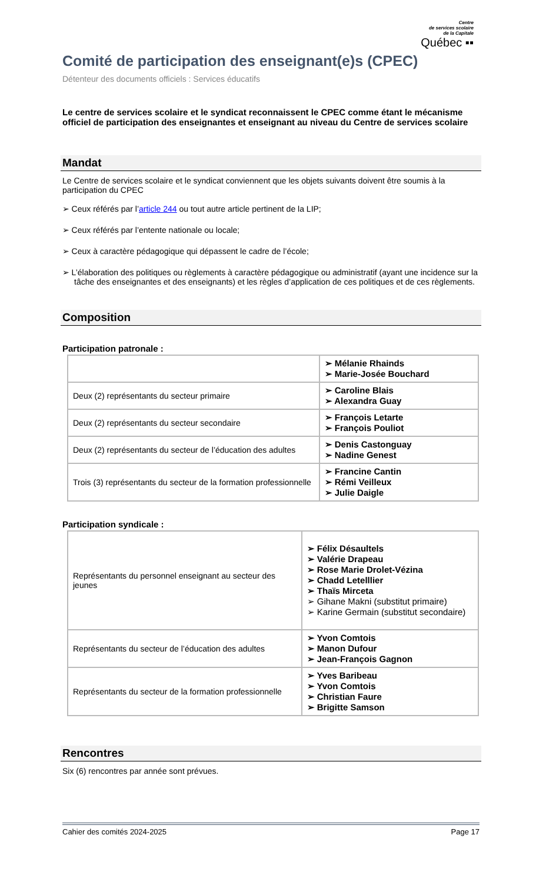Centre
de services scolaire
de la Capitale
Québec ▪▪
Comité de participation des enseignant(e)s (CPEC)
Détenteur des documents officiels : Services éducatifs
Le centre de services scolaire et le syndicat reconnaissent le CPEC comme étant le mécanisme officiel de participation des enseignantes et enseignant au niveau du Centre de services scolaire
Mandat
Le Centre de services scolaire et le syndicat conviennent que les objets suivants doivent être soumis à la participation du CPEC
➢ Ceux référés par l’article 244 ou tout autre article pertinent de la LIP;
➢ Ceux référés par l’entente nationale ou locale;
➢ Ceux à caractère pédagogique qui dépassent le cadre de l’école;
➢ L’élaboration des politiques ou règlements à caractère pédagogique ou administratif (ayant une incidence sur la tâche des enseignantes et des enseignants) et les règles d’application de ces politiques et de ces règlements.
Composition
Participation patronale :
| | ➢ Mélanie Rhainds ➢ Marie-Josée Bouchard |
| Deux (2) représentants du secteur primaire | ➢ Caroline Blais ➢ Alexandra Guay |
| Deux (2) représentants du secteur secondaire | ➢ François Letarte ➢ François Pouliot |
| Deux (2) représentants du secteur de l’éducation des adultes | ➢ Denis Castonguay ➢ Nadine Genest |
| Trois (3) représentants du secteur de la formation professionnelle | ➢ Francine Cantin ➢ Rémi Veilleux ➢ Julie Daigle |
Participation syndicale :
| Représentants du personnel enseignant au secteur des jeunes | ➢ Félix Désaultels ➢ Valérie Drapeau ➢ Rose Marie Drolet-Vézina ➢ Chadd Letelllier ➢ Thaïs Mirceta ➢ Gihane Makni (substitut primaire) ➢ Karine Germain (substitut secondaire) |
| Représentants du secteur de l’éducation des adultes | ➢ Yvon Comtois ➢ Manon Dufour ➢ Jean-François Gagnon |
| Représentants du secteur de la formation professionnelle | ➢ Yves Baribeau ➢ Yvon Comtois ➢ Christian Faure ➢ Brigitte Samson |
Rencontres
Six (6) rencontres par année sont prévues.
Cahier des comités 2024-2025 Page 17